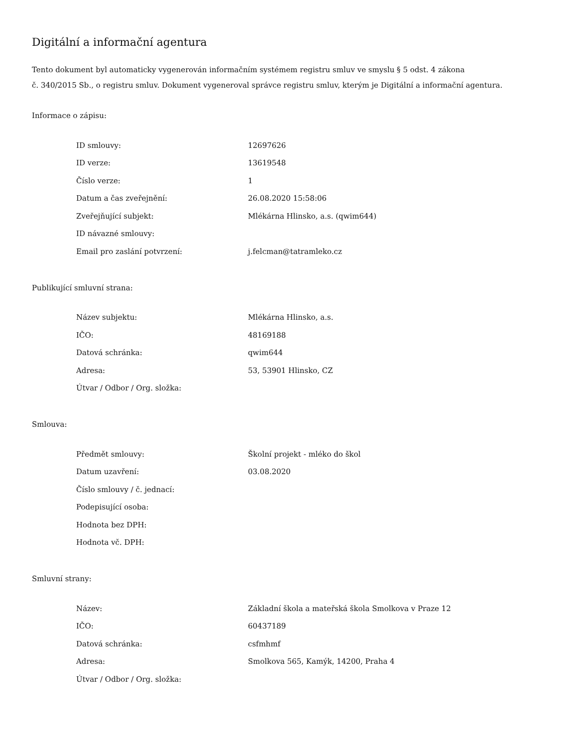Digitální a informační agentura
Tento dokument byl automaticky vygenerován informačním systémem registru smluv ve smyslu § 5 odst. 4 zákona
č. 340/2015 Sb., o registru smluv. Dokument vygeneroval správce registru smluv, kterým je Digitální a informační agentura.
Informace o zápisu:
| ID smlouvy: | 12697626 |
| ID verze: | 13619548 |
| Číslo verze: | 1 |
| Datum a čas zveřejnění: | 26.08.2020 15:58:06 |
| Zveřejňující subjekt: | Mlékárna Hlinsko, a.s. (qwim644) |
| ID návazné smlouvy: | |
| Email pro zaslání potvrzení: | j.felcman@tatramleko.cz |
Publikující smluvní strana:
| Název subjektu: | Mlékárna Hlinsko, a.s. |
| IČO: | 48169188 |
| Datová schránka: | qwim644 |
| Adresa: | 53, 53901 Hlinsko, CZ |
| Útvar / Odbor / Org. složka: | |
Smlouva:
| Předmět smlouvy: | Školní projekt - mléko do škol |
| Datum uzavření: | 03.08.2020 |
| Číslo smlouvy / č. jednací: | |
| Podepisující osoba: | |
| Hodnota bez DPH: | |
| Hodnota vč. DPH: | |
Smluvní strany:
| Název: | Základní škola a mateřská škola Smolkova v Praze 12 |
| IČO: | 60437189 |
| Datová schránka: | csfmhmf |
| Adresa: | Smolkova 565, Kamýk, 14200, Praha 4 |
| Útvar / Odbor / Org. složka: | |